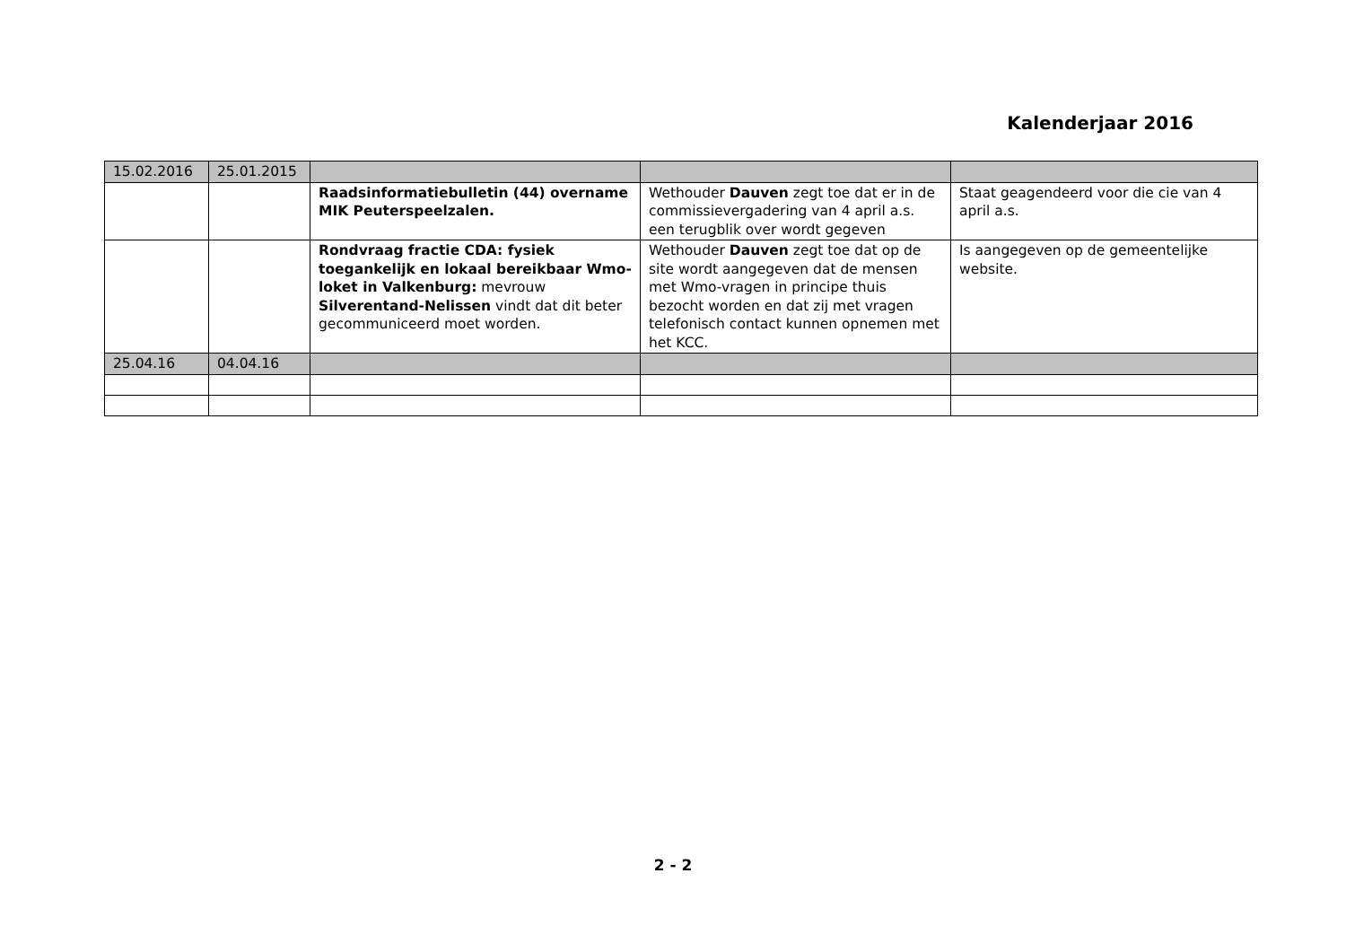Kalenderjaar 2016
| 15.02.2016 | 25.01.2015 | | | |
| | | Raadsinformatiebulletin (44) overname MIK Peuterspeelzalen. | Wethouder Dauven zegt toe dat er in de commissievergadering van 4 april a.s. een terugblik over wordt gegeven | Staat geagendeerd voor die cie van 4 april a.s. |
| | | Rondvraag fractie CDA: fysiek toegankelijk en lokaal bereikbaar Wmo-loket in Valkenburg: mevrouw Silverentand-Nelissen vindt dat dit beter gecommuniceerd moet worden. | Wethouder Dauven zegt toe dat op de site wordt aangegeven dat de mensen met Wmo-vragen in principe thuis bezocht worden en dat zij met vragen telefonisch contact kunnen opnemen met het KCC. | Is aangegeven op de gemeentelijke website. |
| 25.04.16 | 04.04.16 | | | |
2 - 2